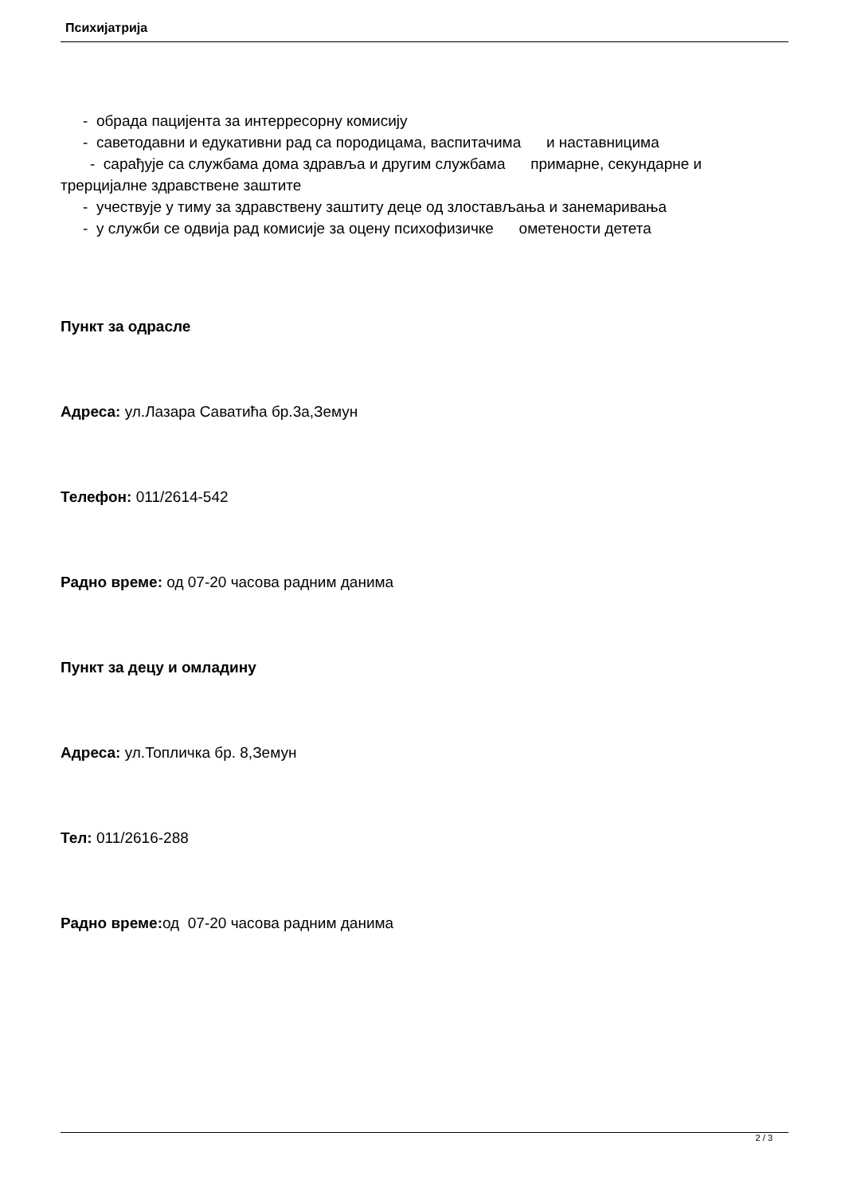Психијатрија
- обрада пацијента за интерресорну комисију
- саветодавни и едукативни рад са породицама, васпитачима и наставницима
- сарађује са службама дома здравља и другим службама примарне, секундарне и трерцијалне здравствене заштите
- учествује у тиму за здравствену заштиту деце од злостављања и занемаривања
- у служби се одвија рад комисије за оцену психофизичке ометености детета
Пункт за одрасле
Адреса: ул.Лазара Саватића бр.3а,Земун
Телефон: 011/2614-542
Радно време: од 07-20 часова радним данима
Пункт за децу и омладину
Адреса: ул.Топличка бр. 8,Земун
Тел: 011/2616-288
Радно време: од 07-20 часова радним данима
2 / 3